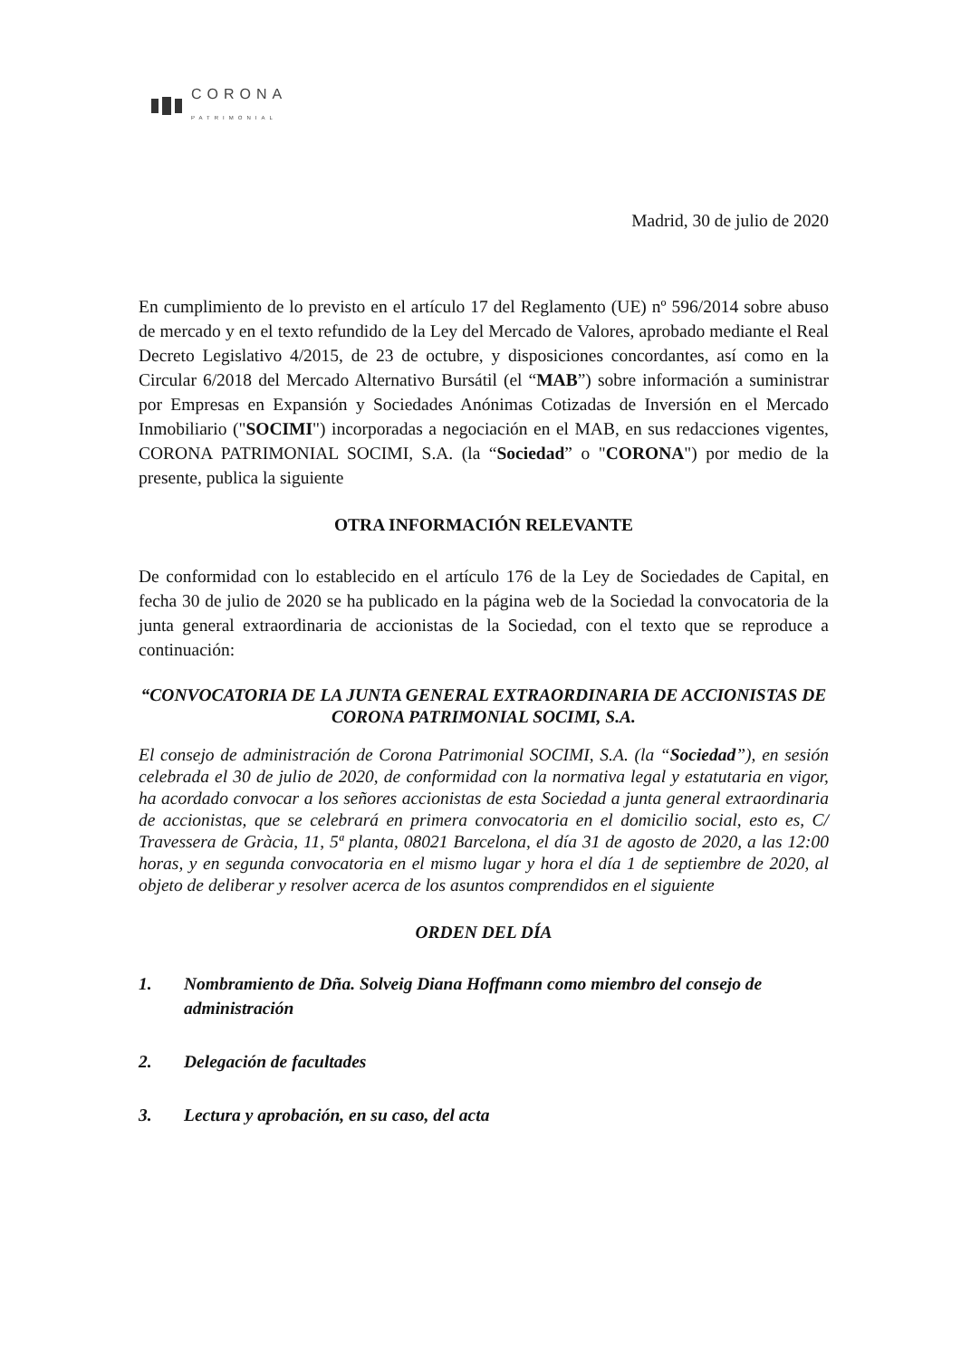CORONA
PATRIMONIAL
Madrid, 30 de julio de 2020
En cumplimiento de lo previsto en el artículo 17 del Reglamento (UE) nº 596/2014 sobre abuso de mercado y en el texto refundido de la Ley del Mercado de Valores, aprobado mediante el Real Decreto Legislativo 4/2015, de 23 de octubre, y disposiciones concordantes, así como en la Circular 6/2018 del Mercado Alternativo Bursátil (el “MAB”) sobre información a suministrar por Empresas en Expansión y Sociedades Anónimas Cotizadas de Inversión en el Mercado Inmobiliario ("SOCIMI") incorporadas a negociación en el MAB, en sus redacciones vigentes, CORONA PATRIMONIAL SOCIMI, S.A. (la “Sociedad” o "CORONA") por medio de la presente, publica la siguiente
OTRA INFORMACIÓN RELEVANTE
De conformidad con lo establecido en el artículo 176 de la Ley de Sociedades de Capital, en fecha 30 de julio de 2020 se ha publicado en la página web de la Sociedad la convocatoria de la junta general extraordinaria de accionistas de la Sociedad, con el texto que se reproduce a continuación:
“CONVOCATORIA DE LA JUNTA GENERAL EXTRAORDINARIA DE ACCIONISTAS DE CORONA PATRIMONIAL SOCIMI, S.A.
El consejo de administración de Corona Patrimonial SOCIMI, S.A. (la “Sociedad”), en sesión celebrada el 30 de julio de 2020, de conformidad con la normativa legal y estatutaria en vigor, ha acordado convocar a los señores accionistas de esta Sociedad a junta general extraordinaria de accionistas, que se celebrará en primera convocatoria en el domicilio social, esto es, C/ Travessera de Gràcia, 11, 5ª planta, 08021 Barcelona, el día 31 de agosto de 2020, a las 12:00 horas, y en segunda convocatoria en el mismo lugar y hora el día 1 de septiembre de 2020, al objeto de deliberar y resolver acerca de los asuntos comprendidos en el siguiente
ORDEN DEL DÍA
1. Nombramiento de Dña. Solveig Diana Hoffmann como miembro del consejo de administración
2. Delegación de facultades
3. Lectura y aprobación, en su caso, del acta